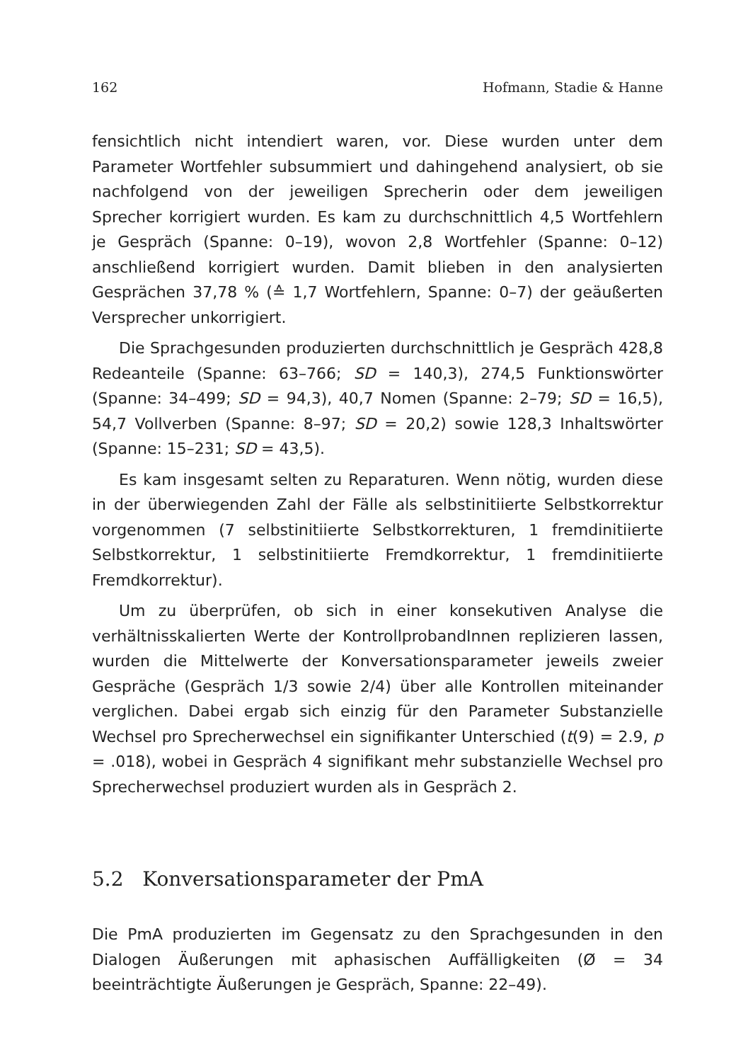162 Hofmann, Stadie & Hanne
fensichtlich nicht intendiert waren, vor. Diese wurden unter dem Parameter Wortfehler subsummiert und dahingehend analysiert, ob sie nachfolgend von der jeweiligen Sprecherin oder dem jeweiligen Sprecher korrigiert wurden. Es kam zu durchschnittlich 4,5 Wortfehlern je Gespräch (Spanne: 0–19), wovon 2,8 Wortfehler (Spanne: 0–12) anschließend korrigiert wurden. Damit blieben in den analysierten Gesprächen 37,78 % (≙ 1,7 Wortfehlern, Spanne: 0–7) der geäußerten Versprecher unkorrigiert.
Die Sprachgesunden produzierten durchschnittlich je Gespräch 428,8 Redeanteile (Spanne: 63–766; SD = 140,3), 274,5 Funktionswörter (Spanne: 34–499; SD = 94,3), 40,7 Nomen (Spanne: 2–79; SD = 16,5), 54,7 Vollverben (Spanne: 8–97; SD = 20,2) sowie 128,3 Inhaltswörter (Spanne: 15–231; SD = 43,5).
Es kam insgesamt selten zu Reparaturen. Wenn nötig, wurden diese in der überwiegenden Zahl der Fälle als selbstinitiierte Selbstkorrektur vorgenommen (7 selbstinitiierte Selbstkorrekturen, 1 fremdinitiierte Selbstkorrektur, 1 selbstinitiierte Fremdkorrektur, 1 fremdinitiierte Fremdkorrektur).
Um zu überprüfen, ob sich in einer konsekutiven Analyse die verhältnisskalierten Werte der KontrollprobandInnen replizieren lassen, wurden die Mittelwerte der Konversationsparameter jeweils zweier Gespräche (Gespräch 1/3 sowie 2/4) über alle Kontrollen miteinander verglichen. Dabei ergab sich einzig für den Parameter Substanzielle Wechsel pro Sprecherwechsel ein signifikanter Unterschied (t(9) = 2.9, p = .018), wobei in Gespräch 4 signifikant mehr substanzielle Wechsel pro Sprecherwechsel produziert wurden als in Gespräch 2.
5.2 Konversationsparameter der PmA
Die PmA produzierten im Gegensatz zu den Sprachgesunden in den Dialogen Äußerungen mit aphasischen Auffälligkeiten (Ø = 34 beeinträchtigte Äußerungen je Gespräch, Spanne: 22–49).